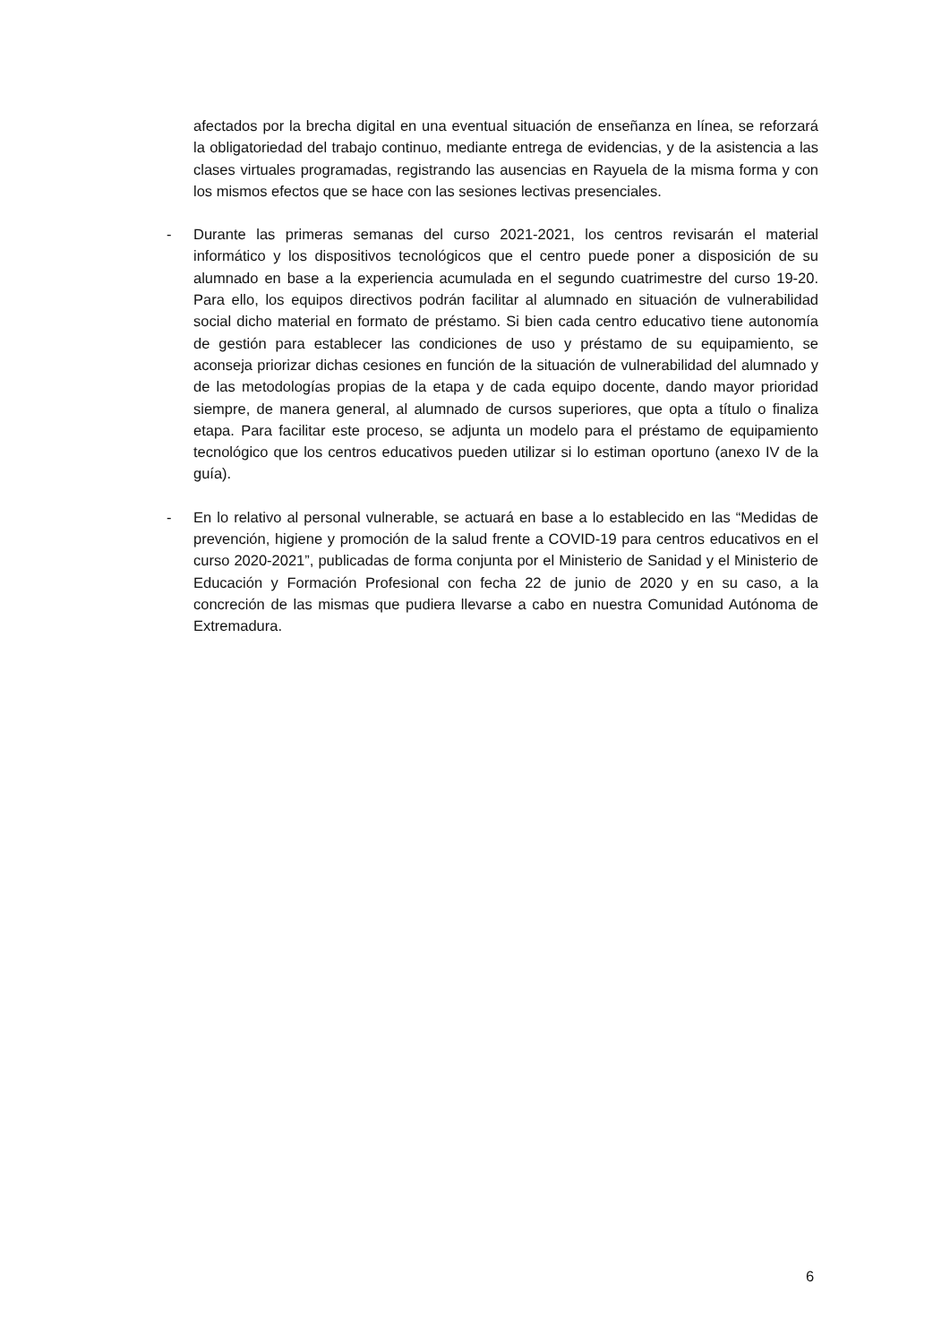afectados por la brecha digital en una eventual situación de enseñanza en línea, se reforzará la obligatoriedad del trabajo continuo, mediante entrega de evidencias, y de la asistencia a las clases virtuales programadas, registrando las ausencias en Rayuela de la misma forma y con los mismos efectos que se hace con las sesiones lectivas presenciales.
- Durante las primeras semanas del curso 2021-2021, los centros revisarán el material informático y los dispositivos tecnológicos que el centro puede poner a disposición de su alumnado en base a la experiencia acumulada en el segundo cuatrimestre del curso 19-20. Para ello, los equipos directivos podrán facilitar al alumnado en situación de vulnerabilidad social dicho material en formato de préstamo. Si bien cada centro educativo tiene autonomía de gestión para establecer las condiciones de uso y préstamo de su equipamiento, se aconseja priorizar dichas cesiones en función de la situación de vulnerabilidad del alumnado y de las metodologías propias de la etapa y de cada equipo docente, dando mayor prioridad siempre, de manera general, al alumnado de cursos superiores, que opta a título o finaliza etapa. Para facilitar este proceso, se adjunta un modelo para el préstamo de equipamiento tecnológico que los centros educativos pueden utilizar si lo estiman oportuno (anexo IV de la guía).
- En lo relativo al personal vulnerable, se actuará en base a lo establecido en las “Medidas de prevención, higiene y promoción de la salud frente a COVID-19 para centros educativos en el curso 2020-2021”, publicadas de forma conjunta por el Ministerio de Sanidad y el Ministerio de Educación y Formación Profesional con fecha 22 de junio de 2020 y en su caso, a la concreción de las mismas que pudiera llevarse a cabo en nuestra Comunidad Autónoma de Extremadura.
6